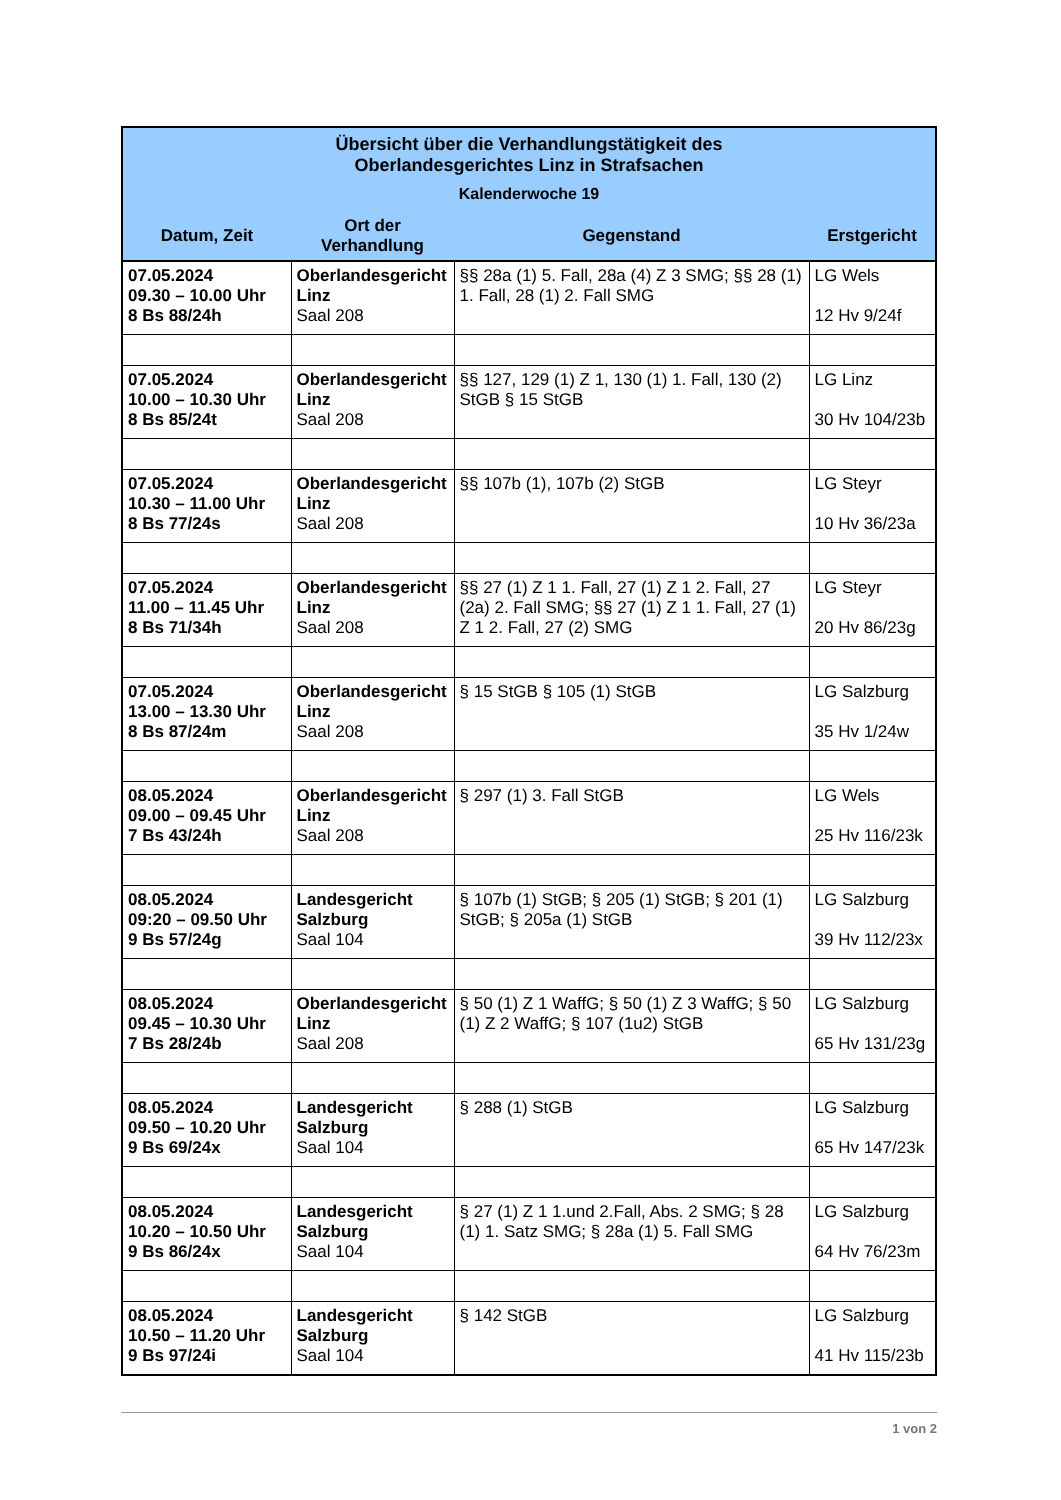| Übersicht über die Verhandlungstätigkeit des Oberlandesgerichtes Linz in Strafsachen Kalenderwoche 19 | | | |
| --- | --- | --- | --- |
| Datum, Zeit | Ort der Verhandlung | Gegenstand | Erstgericht |
| 07.05.2024 09.30 – 10.00 Uhr 8 Bs 88/24h | Oberlandesgericht Linz Saal 208 | §§ 28a (1) 5. Fall, 28a (4) Z 3 SMG; §§ 28 (1) 1. Fall, 28 (1) 2. Fall SMG | LG Wels 12 Hv 9/24f |
| 07.05.2024 10.00 – 10.30 Uhr 8 Bs 85/24t | Oberlandesgericht Linz Saal 208 | §§ 127, 129 (1) Z 1, 130 (1) 1. Fall, 130 (2) StGB § 15 StGB | LG Linz 30 Hv 104/23b |
| 07.05.2024 10.30 – 11.00 Uhr 8 Bs 77/24s | Oberlandesgericht Linz Saal 208 | §§ 107b (1), 107b (2) StGB | LG Steyr 10 Hv 36/23a |
| 07.05.2024 11.00 – 11.45 Uhr 8 Bs 71/34h | Oberlandesgericht Linz Saal 208 | §§ 27 (1) Z 1 1. Fall, 27 (1) Z 1 2. Fall, 27 (2a) 2. Fall SMG; §§ 27 (1) Z 1 1. Fall, 27 (1) Z 1 2. Fall, 27 (2) SMG | LG Steyr 20 Hv 86/23g |
| 07.05.2024 13.00 – 13.30 Uhr 8 Bs 87/24m | Oberlandesgericht Linz Saal 208 | § 15 StGB § 105 (1) StGB | LG Salzburg 35 Hv 1/24w |
| 08.05.2024 09.00 – 09.45 Uhr 7 Bs 43/24h | Oberlandesgericht Linz Saal 208 | § 297 (1) 3. Fall StGB | LG Wels 25 Hv 116/23k |
| 08.05.2024 09:20 – 09.50 Uhr 9 Bs 57/24g | Landesgericht Salzburg Saal 104 | § 107b (1) StGB; § 205 (1) StGB; § 201 (1) StGB; § 205a (1) StGB | LG Salzburg 39 Hv 112/23x |
| 08.05.2024 09.45 – 10.30 Uhr 7 Bs 28/24b | Oberlandesgericht Linz Saal 208 | § 50 (1) Z 1 WaffG; § 50 (1) Z 3 WaffG; § 50 (1) Z 2 WaffG; § 107 (1u2) StGB | LG Salzburg 65 Hv 131/23g |
| 08.05.2024 09.50 – 10.20 Uhr 9 Bs 69/24x | Landesgericht Salzburg Saal 104 | § 288 (1) StGB | LG Salzburg 65 Hv 147/23k |
| 08.05.2024 10.20 – 10.50 Uhr 9 Bs 86/24x | Landesgericht Salzburg Saal 104 | § 27 (1) Z 1 1.und 2.Fall, Abs. 2 SMG; § 28 (1) 1. Satz SMG; § 28a (1) 5. Fall SMG | LG Salzburg 64 Hv 76/23m |
| 08.05.2024 10.50 – 11.20 Uhr 9 Bs 97/24i | Landesgericht Salzburg Saal 104 | § 142 StGB | LG Salzburg 41 Hv 115/23b |
1 von 2